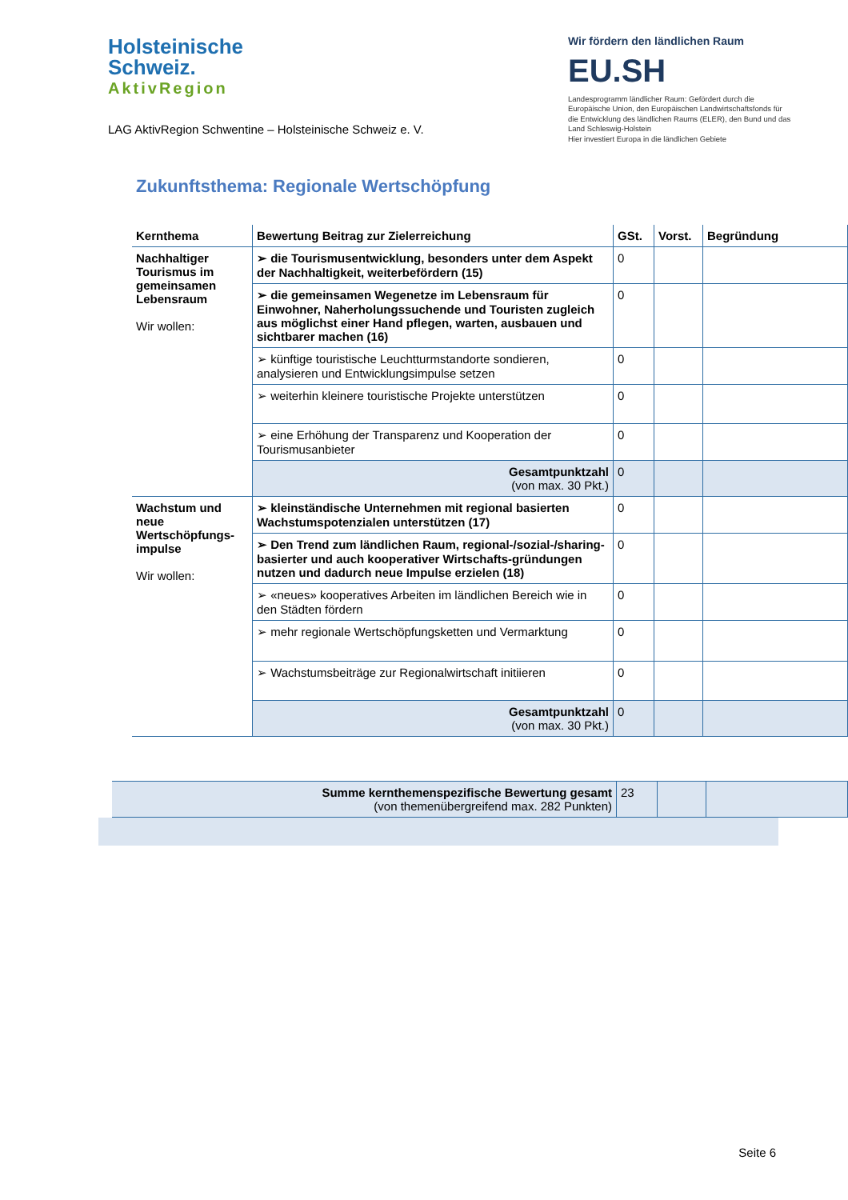Holsteinische
Schweiz.
AktivRegion
LAG AktivRegion Schwentine – Holsteinische Schweiz e. V.
Wir fördern den ländlichen Raum
EU.SH
Landesprogramm ländlicher Raum: Gefördert durch die Europäische Union, den Europäischen Landwirtschaftsfonds für die Entwicklung des ländlichen Raums (ELER), den Bund und das Land Schleswig-Holstein
Hier investiert Europa in die ländlichen Gebiete
Zukunftsthema: Regionale Wertschöpfung
| Kernthema | Bewertung Beitrag zur Zielerreichung | GSt. | Vorst. | Begründung |
| --- | --- | --- | --- | --- |
| Nachhaltiger Tourismus im gemeinsamen Lebensraum Wir wollen: | ➢ die Tourismusentwicklung, besonders unter dem Aspekt der Nachhaltigkeit, weiterbefördern (15) | 0 | | |
| | ➢ die gemeinsamen Wegenetze im Lebensraum für Einwohner, Naherholungssuchende und Touristen zugleich aus möglichst einer Hand pflegen, warten, ausbauen und sichtbarer machen (16) | 0 | | |
| | ➢ künftige touristische Leuchtturmstandorte sondieren, analysieren und Entwicklungsimpulse setzen | 0 | | |
| | ➢ weiterhin kleinere touristische Projekte unterstützen | 0 | | |
| | ➢ eine Erhöhung der Transparenz und Kooperation der Tourismusanbieter | 0 | | |
| | Gesamtpunktzahl (von max. 30 Pkt.) | 0 | | |
| Wachstum und neue Wertschöpfungs-impulse Wir wollen: | ➢ kleinständische Unternehmen mit regional basierten Wachstumspotenzialen unterstützen (17) | 0 | | |
| | ➢ Den Trend zum ländlichen Raum, regional-/sozial-/sharing-basierter und auch kooperativer Wirtschafts-gründungen nutzen und dadurch neue Impulse erzielen (18) | 0 | | |
| | ➢ «neues» kooperatives Arbeiten im ländlichen Bereich wie in den Städten fördern | 0 | | |
| | ➢ mehr regionale Wertschöpfungsketten und Vermarktung | 0 | | |
| | ➢ Wachstumsbeiträge zur Regionalwirtschaft initiieren | 0 | | |
| | Gesamtpunktzahl (von max. 30 Pkt.) | 0 | | |
| Summe kernthemenspezifische Bewertung gesamt (von themenübergreifend max. 282 Punkten) | 23 | | |
Seite 6